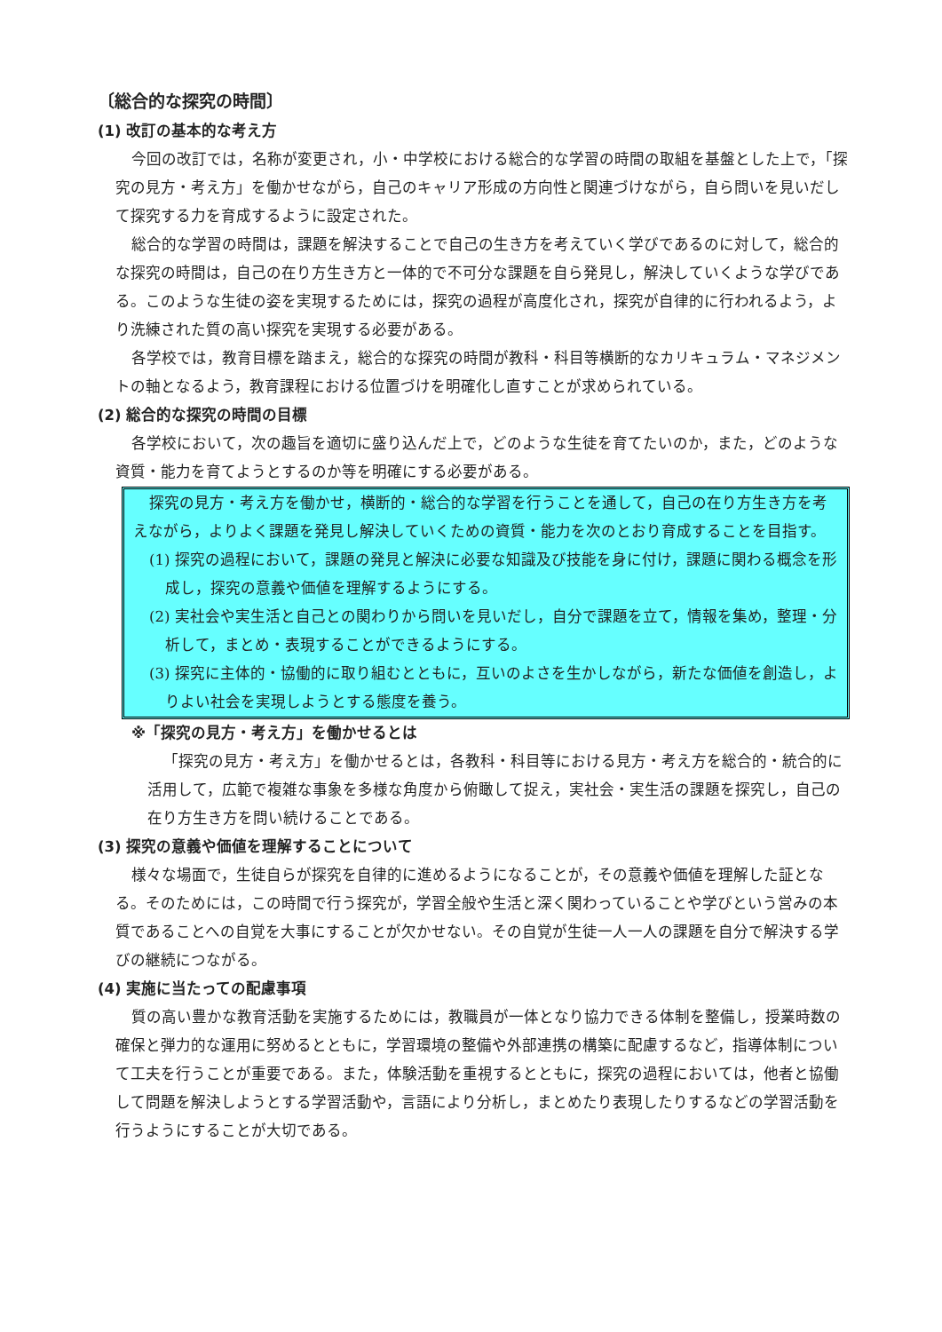〔総合的な探究の時間〕
(1) 改訂の基本的な考え方
今回の改訂では，名称が変更され，小・中学校における総合的な学習の時間の取組を基盤とした上で，「探究の見方・考え方」を働かせながら，自己のキャリア形成の方向性と関連づけながら，自ら問いを見いだして探究する力を育成するように設定された。
総合的な学習の時間は，課題を解決することで自己の生き方を考えていく学びであるのに対して，総合的な探究の時間は，自己の在り方生き方と一体的で不可分な課題を自ら発見し，解決していくような学びである。このような生徒の姿を実現するためには，探究の過程が高度化され，探究が自律的に行われるよう，より洗練された質の高い探究を実現する必要がある。
各学校では，教育目標を踏まえ，総合的な探究の時間が教科・科目等横断的なカリキュラム・マネジメントの軸となるよう，教育課程における位置づけを明確化し直すことが求められている。
(2) 総合的な探究の時間の目標
各学校において，次の趣旨を適切に盛り込んだ上で，どのような生徒を育てたいのか，また，どのような資質・能力を育てようとするのか等を明確にする必要がある。
探究の見方・考え方を働かせ，横断的・総合的な学習を行うことを通して，自己の在り方生き方を考えながら，よりよく課題を発見し解決していくための資質・能力を次のとおり育成することを目指す。
(1) 探究の過程において，課題の発見と解決に必要な知識及び技能を身に付け，課題に関わる概念を形成し，探究の意義や価値を理解するようにする。
(2) 実社会や実生活と自己との関わりから問いを見いだし，自分で課題を立て，情報を集め，整理・分析して，まとめ・表現することができるようにする。
(3) 探究に主体的・協働的に取り組むとともに，互いのよさを生かしながら，新たな価値を創造し，よりよい社会を実現しようとする態度を養う。
※「探究の見方・考え方」を働かせるとは
「探究の見方・考え方」を働かせるとは，各教科・科目等における見方・考え方を総合的・統合的に活用して，広範で複雑な事象を多様な角度から俯瞰して捉え，実社会・実生活の課題を探究し，自己の在り方生き方を問い続けることである。
(3) 探究の意義や価値を理解することについて
様々な場面で，生徒自らが探究を自律的に進めるようになることが，その意義や価値を理解した証となる。そのためには，この時間で行う探究が，学習全般や生活と深く関わっていることや学びという営みの本質であることへの自覚を大事にすることが欠かせない。その自覚が生徒一人一人の課題を自分で解決する学びの継続につながる。
(4) 実施に当たっての配慮事項
質の高い豊かな教育活動を実施するためには，教職員が一体となり協力できる体制を整備し，授業時数の確保と弾力的な運用に努めるとともに，学習環境の整備や外部連携の構築に配慮するなど，指導体制について工夫を行うことが重要である。また，体験活動を重視するとともに，探究の過程においては，他者と協働して問題を解決しようとする学習活動や，言語により分析し，まとめたり表現したりするなどの学習活動を行うようにすることが大切である。